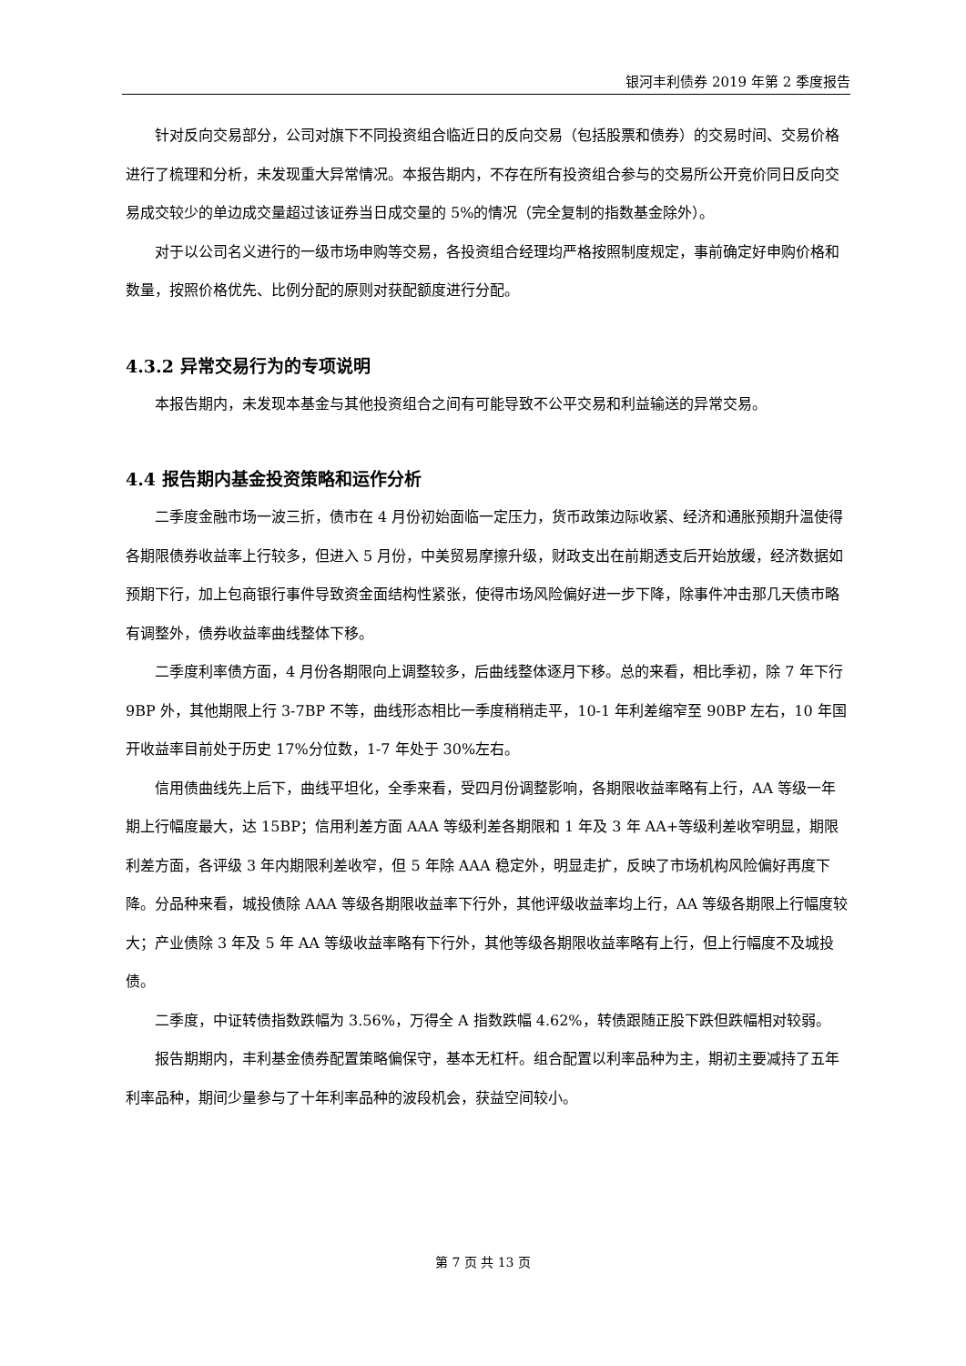银河丰利债券 2019 年第 2 季度报告
针对反向交易部分，公司对旗下不同投资组合临近日的反向交易（包括股票和债券）的交易时间、交易价格进行了梳理和分析，未发现重大异常情况。本报告期内，不存在所有投资组合参与的交易所公开竞价同日反向交易成交较少的单边成交量超过该证券当日成交量的 5%的情况（完全复制的指数基金除外）。
对于以公司名义进行的一级市场申购等交易，各投资组合经理均严格按照制度规定，事前确定好申购价格和数量，按照价格优先、比例分配的原则对获配额度进行分配。
4.3.2 异常交易行为的专项说明
本报告期内，未发现本基金与其他投资组合之间有可能导致不公平交易和利益输送的异常交易。
4.4 报告期内基金投资策略和运作分析
二季度金融市场一波三折，债市在 4 月份初始面临一定压力，货币政策边际收紧、经济和通胀预期升温使得各期限债券收益率上行较多，但进入 5 月份，中美贸易摩擦升级，财政支出在前期透支后开始放缓，经济数据如预期下行，加上包商银行事件导致资金面结构性紧张，使得市场风险偏好进一步下降，除事件冲击那几天债市略有调整外，债券收益率曲线整体下移。
二季度利率债方面，4 月份各期限向上调整较多，后曲线整体逐月下移。总的来看，相比季初，除 7 年下行 9BP 外，其他期限上行 3-7BP 不等，曲线形态相比一季度稍稍走平，10-1 年利差缩窄至 90BP 左右，10 年国开收益率目前处于历史 17%分位数，1-7 年处于 30%左右。
信用债曲线先上后下，曲线平坦化，全季来看，受四月份调整影响，各期限收益率略有上行，AA 等级一年期上行幅度最大，达 15BP；信用利差方面 AAA 等级利差各期限和 1 年及 3 年 AA+等级利差收窄明显，期限利差方面，各评级 3 年内期限利差收窄，但 5 年除 AAA 稳定外，明显走扩，反映了市场机构风险偏好再度下降。分品种来看，城投债除 AAA 等级各期限收益率下行外，其他评级收益率均上行，AA 等级各期限上行幅度较大；产业债除 3 年及 5 年 AA 等级收益率略有下行外，其他等级各期限收益率略有上行，但上行幅度不及城投债。
二季度，中证转债指数跌幅为 3.56%，万得全 A 指数跌幅 4.62%，转债跟随正股下跌但跌幅相对较弱。
报告期期内，丰利基金债券配置策略偏保守，基本无杠杆。组合配置以利率品种为主，期初主要减持了五年利率品种，期间少量参与了十年利率品种的波段机会，获益空间较小。
第 7 页 共 13 页